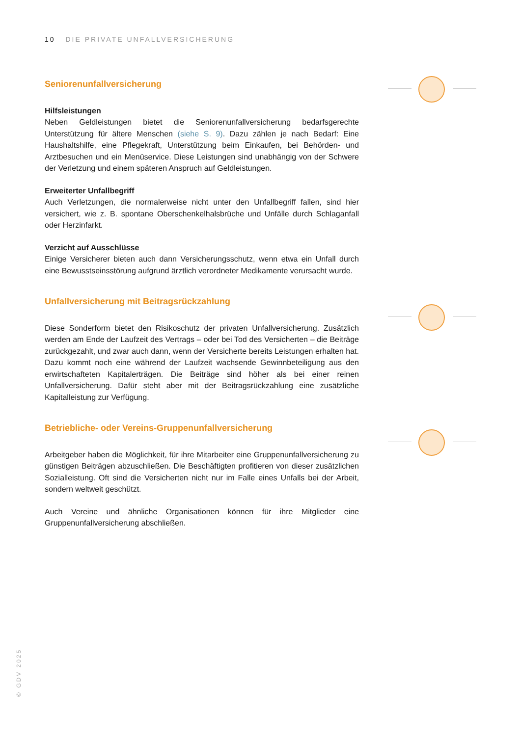10 DIE PRIVATE UNFALLVERSICHERUNG
Seniorenunfallversicherung
Hilfsleistungen
Neben Geldleistungen bietet die Seniorenunfallversicherung bedarfsgerechte Unterstützung für ältere Menschen (siehe S. 9). Dazu zählen je nach Bedarf: Eine Haushaltshilfe, eine Pflegekraft, Unterstützung beim Einkaufen, bei Behörden- und Arztbesuchen und ein Menüservice. Diese Leistungen sind unabhängig von der Schwere der Verletzung und einem späteren Anspruch auf Geldleistungen.
Erweiterter Unfallbegriff
Auch Verletzungen, die normalerweise nicht unter den Unfallbegriff fallen, sind hier versichert, wie z. B. spontane Oberschenkelhalsbrüche und Unfälle durch Schlaganfall oder Herzinfarkt.
Verzicht auf Ausschlüsse
Einige Versicherer bieten auch dann Versicherungsschutz, wenn etwa ein Unfall durch eine Bewusstseinsstörung aufgrund ärztlich verordneter Medikamente verursacht wurde.
Unfallversicherung mit Beitragsrückzahlung
Diese Sonderform bietet den Risikoschutz der privaten Unfallversicherung. Zusätzlich werden am Ende der Laufzeit des Vertrags – oder bei Tod des Versicherten – die Beiträge zurückgezahlt, und zwar auch dann, wenn der Versicherte bereits Leistungen erhalten hat. Dazu kommt noch eine während der Laufzeit wachsende Gewinnbeteiligung aus den erwirtschafteten Kapitalerträgen. Die Beiträge sind höher als bei einer reinen Unfallversicherung. Dafür steht aber mit der Beitragsrückzahlung eine zusätzliche Kapitalleistung zur Verfügung.
Betriebliche- oder Vereins-Gruppenunfallversicherung
Arbeitgeber haben die Möglichkeit, für ihre Mitarbeiter eine Gruppenunfallversicherung zu günstigen Beiträgen abzuschließen. Die Beschäftigten profitieren von dieser zusätzlichen Sozialleistung. Oft sind die Versicherten nicht nur im Falle eines Unfalls bei der Arbeit, sondern weltweit geschützt.
Auch Vereine und ähnliche Organisationen können für ihre Mitglieder eine Gruppenunfallversicherung abschließen.
© GDV 2025